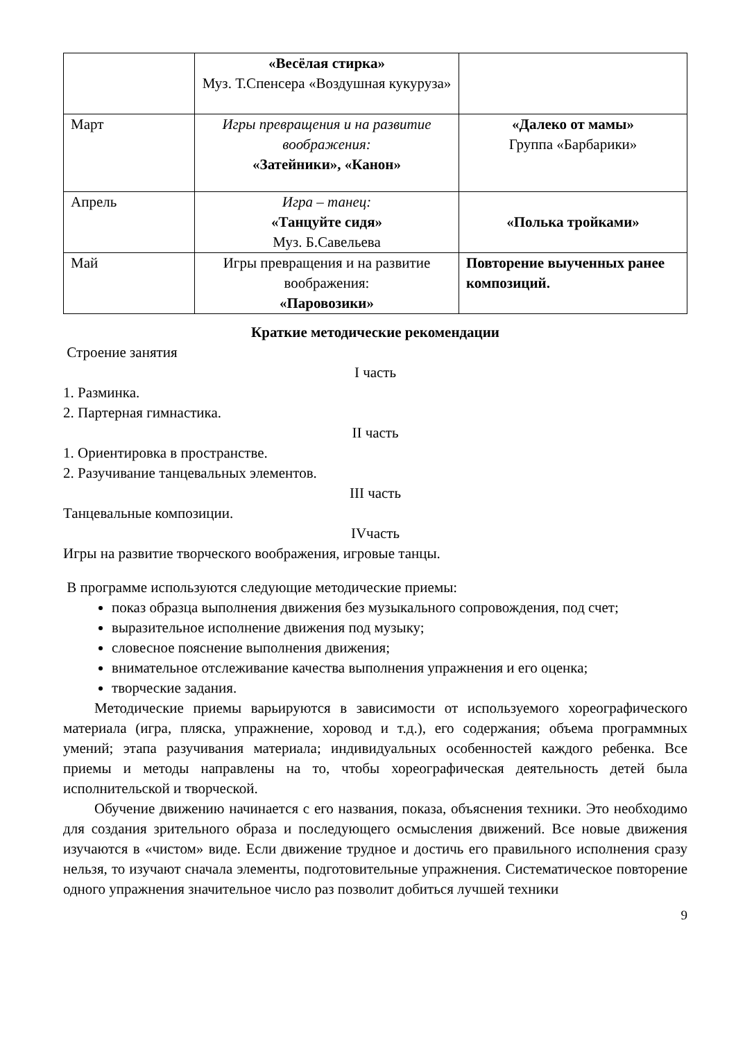| | «Весёлая стирка» Муз. Т.Спенсера «Воздушная кукуруза» | |
| Март | Игры превращения и на развитие воображения: «Затейники», «Канон» | «Далеко от мамы» Группа «Барбарики» |
| Апрель | Игра – танец: «Танцуйте сидя» Муз. Б.Савельева | «Полька тройками» |
| Май | Игры превращения и на развитие воображения: «Паровозики» | Повторение выученных ранее композиций. |
Краткие методические рекомендации
Строение занятия
I часть
1. Разминка.
2. Партерная гимнастика.
II часть
1. Ориентировка в пространстве.
2. Разучивание танцевальных элементов.
III часть
Танцевальные композиции.
IVчасть
Игры на развитие творческого воображения, игровые танцы.
В программе используются следующие методические приемы:
показ образца выполнения движения без музыкального сопровождения, под счет;
выразительное исполнение движения под музыку;
словесное пояснение выполнения движения;
внимательное отслеживание качества выполнения упражнения и его оценка;
творческие задания.
Методические приемы варьируются в зависимости от используемого хореографического материала (игра, пляска, упражнение, хоровод и т.д.), его содержания; объема программных умений; этапа разучивания материала; индивидуальных особенностей каждого ребенка. Все приемы и методы направлены на то, чтобы хореографическая деятельность детей была исполнительской и творческой.
Обучение движению начинается с его названия, показа, объяснения техники. Это необходимо для создания зрительного образа и последующего осмысления движений. Все новые движения изучаются в «чистом» виде. Если движение трудное и достичь его правильного исполнения сразу нельзя, то изучают сначала элементы, подготовительные упражнения. Систематическое повторение одного упражнения значительное число раз позволит добиться лучшей техники
9